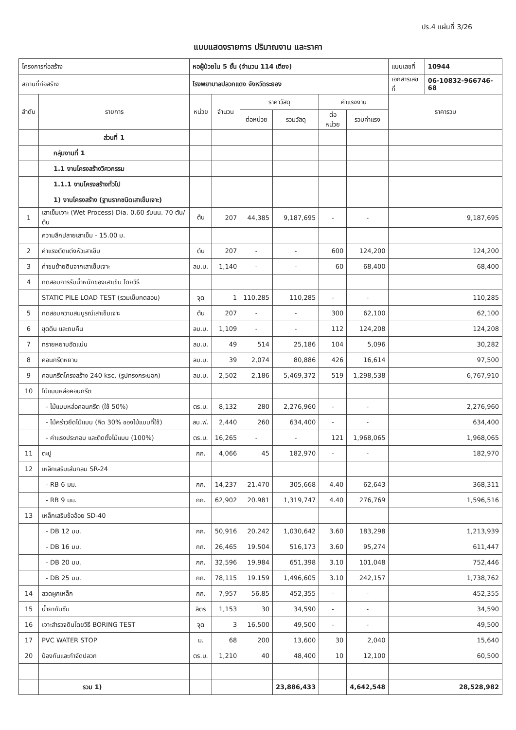ปร.4 แผ่นที่ 3/26
แบบแสดงรายการ ปริมาณงาน และราคา
| โครงการก่อสร้าง | | หอผู้ป่วยใน 5 ชั้น (จำนวน 114 เตียง) | | | | | | แบบเลขที่ | 10944 |
| สถานที่ก่อสร้าง | | โรงพยาบาลปลวกแดง จังหวัดระยอง | | | | | | เอกสารเลขที่ | 06-10832-966746-68 |
| ลำดับ | รายการ | หน่วย | จำนวน | ราคาวัสดุ | | ค่าแรงงาน | | ราคารวม | |
| | | | | ต่อหน่วย | รวมวัสดุ | ต่อหน่วย | รวมค่าแรง | | |
| | ส่วนที่ 1 | | | | | | | | |
| | กลุ่มงานที่ 1 | | | | | | | | |
| | 1.1 งานโครงสร้างวิศวกรรม | | | | | | | | |
| | 1.1.1 งานโครงสร้างทั่วไป | | | | | | | | |
| | 1) งานโครงสร้าง (ฐานรากชนิดเสาเข็มเจาะ) | | | | | | | | |
| 1 | เสาเข็มเจาะ (Wet Process) Dia. 0.60 รับนน. 70 ตัน/ต้น | ต้น | 207 | 44,385 | 9,187,695 | - | - | 9,187,695 | |
| | ความลึกปลายเสาเข็ม - 15.00 ม. | | | | | | | | |
| 2 | ค่าแรงตัดแต่งหัวเสาเข็ม | ต้น | 207 | - | - | 600 | 124,200 | 124,200 | |
| 3 | ค่าขนย้ายดินจากเสาเข็มเจาะ | ลบ.ม. | 1,140 | - | - | 60 | 68,400 | 68,400 | |
| 4 | ทดสอบการรับน้ำหนักของเสาเข็ม โดยวิธี | | | | | | | | |
| | STATIC PILE LOAD TEST (รวมเข็มทดสอบ) | จุด | 1 | 110,285 | 110,285 | - | - | 110,285 | |
| 5 | ทดสอบความสมบูรณ์เสาเข็มเจาะ | ต้น | 207 | - | - | 300 | 62,100 | 62,100 | |
| 6 | ขุดดิน และถมคืน | ลบ.ม. | 1,109 | - | - | 112 | 124,208 | 124,208 | |
| 7 | ทรายหยาบอัดแน่น | ลบ.ม. | 49 | 514 | 25,186 | 104 | 5,096 | 30,282 | |
| 8 | คอนกรีตหยาบ | ลบ.ม. | 39 | 2,074 | 80,886 | 426 | 16,614 | 97,500 | |
| 9 | คอนกรีตโครงสร้าง 240 ksc. (รูปทรงกระบอก) | ลบ.ม. | 2,502 | 2,186 | 5,469,372 | 519 | 1,298,538 | 6,767,910 | |
| 10 | ไม้แบบหล่อคอนกรีต | | | | | | | | |
| | - ไม้แบบหล่อคอนกรีต (ใช้ 50%) | ตร.ม. | 8,132 | 280 | 2,276,960 | - | - | 2,276,960 | |
| | - ไม้คร่าวยึดไม้แบบ (คิด 30% ของไม้แบบที่ใช้) | ลบ.ฟ. | 2,440 | 260 | 634,400 | - | - | 634,400 | |
| | - ค่าแรงประกอบ และติดตั้งไม้แบบ (100%) | ตร.ม. | 16,265 | - | - | 121 | 1,968,065 | 1,968,065 | |
| 11 | ตะปู | กก. | 4,066 | 45 | 182,970 | - | - | 182,970 | |
| 12 | เหล็กเสริมเส้นกลม SR-24 | | | | | | | | |
| | - RB 6 มม. | กก. | 14,237 | 21.470 | 305,668 | 4.40 | 62,643 | 368,311 | |
| | - RB 9 มม. | กก. | 62,902 | 20.981 | 1,319,747 | 4.40 | 276,769 | 1,596,516 | |
| 13 | เหล็กเสริมข้ออ้อย SD-40 | | | | | | | | |
| | - DB 12 มม. | กก. | 50,916 | 20.242 | 1,030,642 | 3.60 | 183,298 | 1,213,939 | |
| | - DB 16 มม. | กก. | 26,465 | 19.504 | 516,173 | 3.60 | 95,274 | 611,447 | |
| | - DB 20 มม. | กก. | 32,596 | 19.984 | 651,398 | 3.10 | 101,048 | 752,446 | |
| | - DB 25 มม. | กก. | 78,115 | 19.159 | 1,496,605 | 3.10 | 242,157 | 1,738,762 | |
| 14 | ลวดผูกเหล็ก | กก. | 7,957 | 56.85 | 452,355 | - | - | 452,355 | |
| 15 | น้ำยากันซึม | ลิตร | 1,153 | 30 | 34,590 | - | - | 34,590 | |
| 16 | เจาะสำรวจดินโดยวิธี BORING TEST | จุด | 3 | 16,500 | 49,500 | - | - | 49,500 | |
| 17 | PVC WATER STOP | ม. | 68 | 200 | 13,600 | 30 | 2,040 | 15,640 | |
| 20 | ป้องกันและกำจัดปลวก | ตร.ม. | 1,210 | 40 | 48,400 | 10 | 12,100 | 60,500 | |
| | รวม 1) | | | | 23,886,433 | | 4,642,548 | 28,528,982 | |